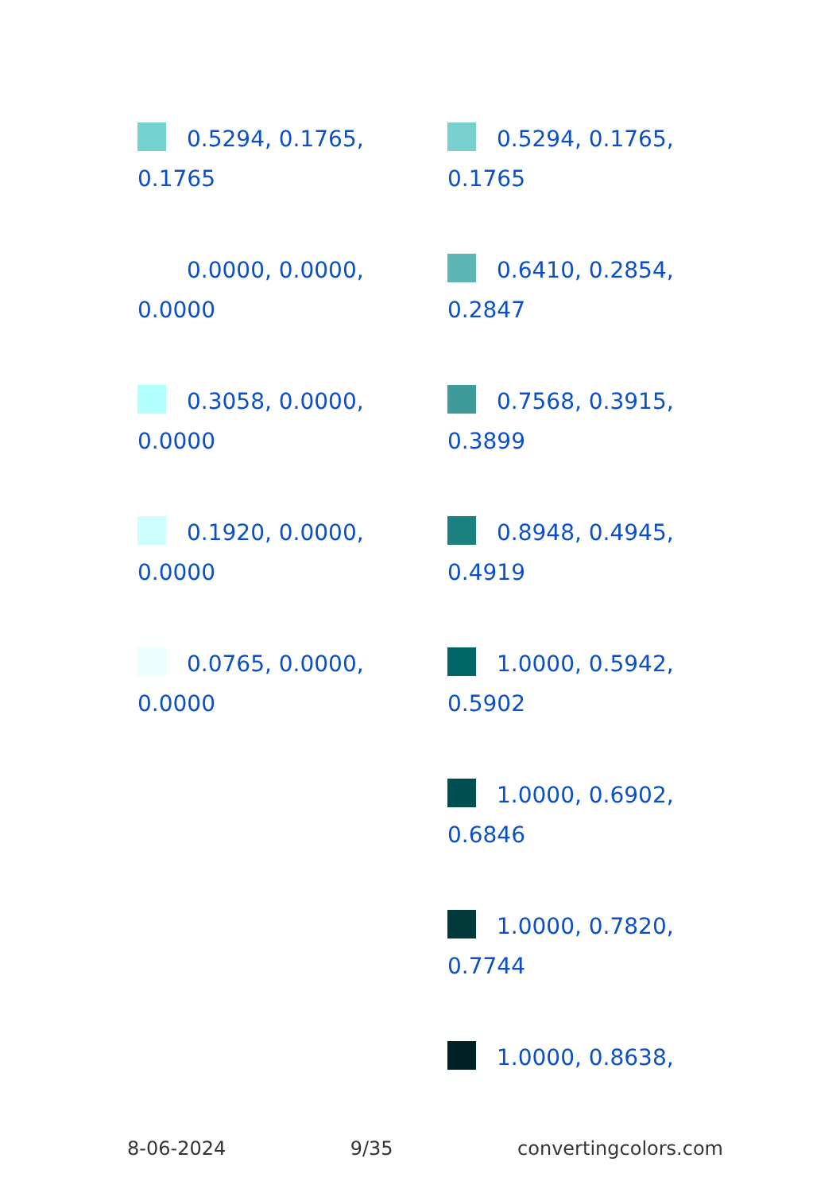0.5294, 0.1765,
0.1765
0.0000, 0.0000,
0.0000
0.3058, 0.0000,
0.0000
0.1920, 0.0000,
0.0000
0.0765, 0.0000,
0.0000
0.5294, 0.1765,
0.1765
0.6410, 0.2854,
0.2847
0.7568, 0.3915,
0.3899
0.8948, 0.4945,
0.4919
1.0000, 0.5942,
0.5902
1.0000, 0.6902,
0.6846
1.0000, 0.7820,
0.7744
1.0000, 0.8638,
8-06-2024 9/35 convertingcolors.com